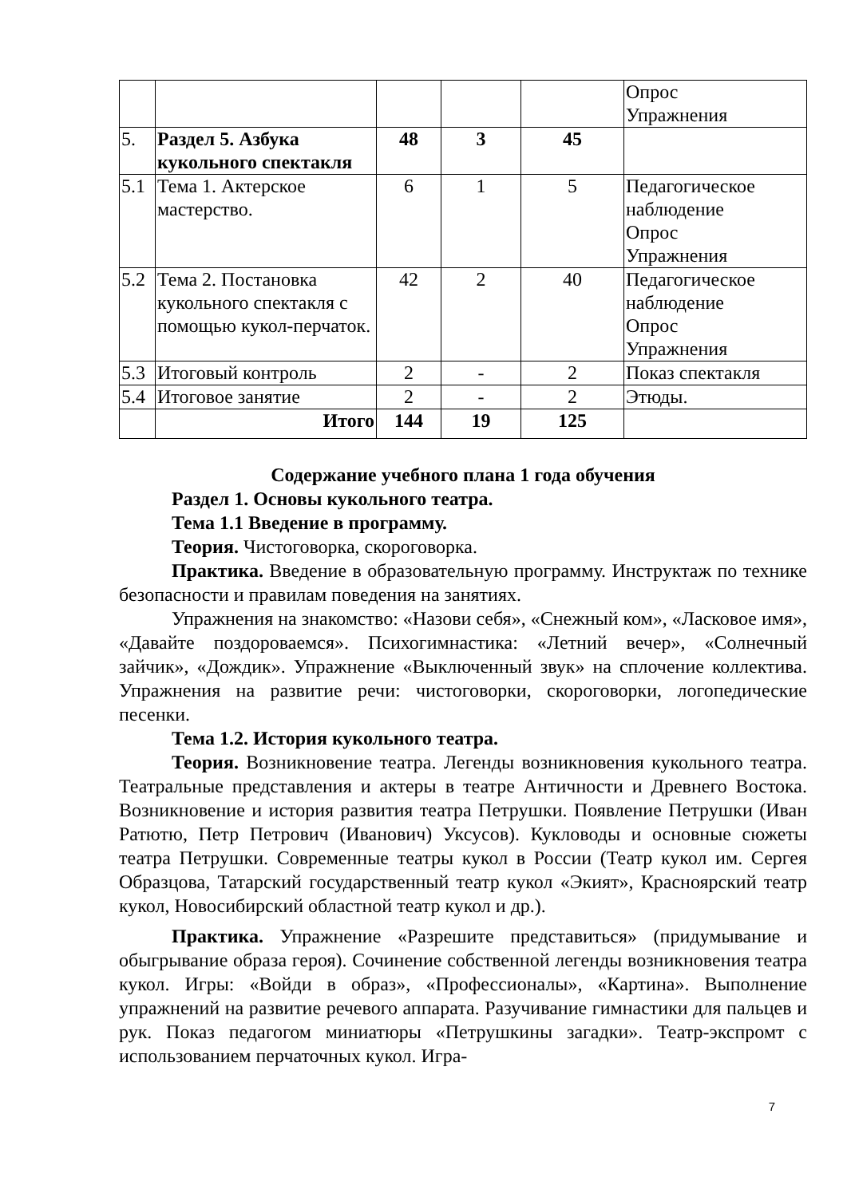| | | | | | Опрос Упражнения |
| 5. | Раздел 5. Азбука кукольного спектакля | 48 | 3 | 45 | |
| 5.1 | Тема 1. Актерское мастерство. | 6 | 1 | 5 | Педагогическое наблюдение Опрос Упражнения |
| 5.2 | Тема 2. Постановка кукольного спектакля с помощью кукол-перчаток. | 42 | 2 | 40 | Педагогическое наблюдение Опрос Упражнения |
| 5.3 | Итоговый контроль | 2 | - | 2 | Показ спектакля |
| 5.4 | Итоговое занятие | 2 | - | 2 | Этюды. |
| | Итого | 144 | 19 | 125 | |
Содержание учебного плана 1 года обучения
Раздел 1. Основы кукольного театра.
Тема 1.1 Введение в программу.
Теория. Чистоговорка, скороговорка.
Практика. Введение в образовательную программу. Инструктаж по технике безопасности и правилам поведения на занятиях.
Упражнения на знакомство: «Назови себя», «Снежный ком», «Ласковое имя», «Давайте поздороваемся». Психогимнастика: «Летний вечер», «Солнечный зайчик», «Дождик». Упражнение «Выключенный звук» на сплочение коллектива. Упражнения на развитие речи: чистоговорки, скороговорки, логопедические песенки.
Тема 1.2. История кукольного театра.
Теория. Возникновение театра. Легенды возникновения кукольного театра. Театральные представления и актеры в театре Античности и Древнего Востока. Возникновение и история развития театра Петрушки. Появление Петрушки (Иван Ратютю, Петр Петрович (Иванович) Уксусов). Кукловоды и основные сюжеты театра Петрушки. Современные театры кукол в России (Театр кукол им. Сергея Образцова, Татарский государственный театр кукол «Экият», Красноярский театр кукол, Новосибирский областной театр кукол и др.).
Практика. Упражнение «Разрешите представиться» (придумывание и обыгрывание образа героя). Сочинение собственной легенды возникновения театра кукол. Игры: «Войди в образ», «Профессионалы», «Картина». Выполнение упражнений на развитие речевого аппарата. Разучивание гимнастики для пальцев и рук. Показ педагогом миниатюры «Петрушкины загадки». Театр-экспромт с использованием перчаточных кукол. Игра-
7